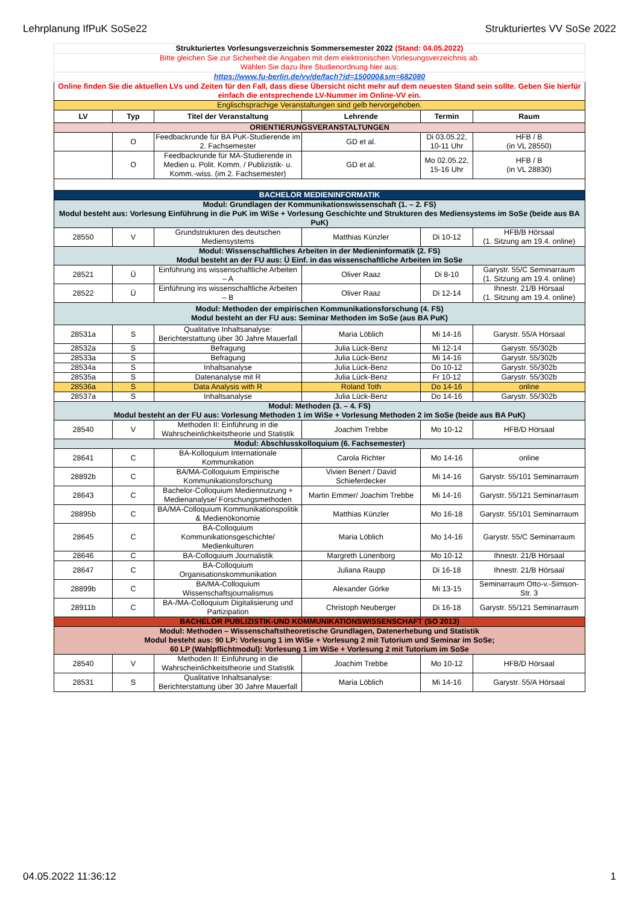Lehrplanung IfPuK SoSe22 Strukturiertes VV SoSe 2022
| Strukturiertes Vorlesungsverzeichnis Sommersemester 2022 (Stand: 04.05.2022) | | | | | |
| Bitte gleichen Sie zur Sicherheit die Angaben mit dem elektronischen Vorlesungsverzeichnis ab. Wählen Sie dazu Ihre Studienordnung hier aus: | | | | | |
| https://www.fu-berlin.de/vv/de/fach?id=150000&sm=682080 | | | | | |
| Online finden Sie die aktuellen LVs und Zeiten für den Fall, dass diese Übersicht nicht mehr auf dem neuesten Stand sein sollte. Geben Sie hierfür einfach die entsprechende LV-Nummer im Online-VV ein. | | | | | |
| Englischsprachige Veranstaltungen sind gelb hervorgehoben. | | | | | |
| LV | Typ | Titel der Veranstaltung | Lehrende | Termin | Raum |
| ORIENTIERUNGSVERANSTALTUNGEN | | | | | |
| | O | Feedbackrunde für BA PuK-Studierende im 2. Fachsemester | GD et al. | Di 03.05.22, 10-11 Uhr | HFB / B (in VL 28550) |
| | O | Feedbackrunde für MA-Studierende in Medien u. Polit. Komm. / Publizistik- u. Komm.-wiss. (im 2. Fachsemester) | GD et al. | Mo 02.05.22, 15-16 Uhr | HFB / B (in VL 28830) |
| BACHELOR MEDIENINFORMATIK | | | | | |
| Modul: Grundlagen der Kommunikationswissenschaft (1. – 2. FS) Modul besteht aus: Vorlesung Einführung in die PuK im WiSe + Vorlesung Geschichte und Strukturen des Mediensystems im SoSe (beide aus BA PuK) | | | | | |
| 28550 | V | Grundstrukturen des deutschen Mediensystems | Matthias Künzler | Di 10-12 | HFB/B Hörsaal (1. Sitzung am 19.4. online) |
| Modul: Wissenschaftliches Arbeiten in der Medieninformatik (2. FS) Modul besteht an der FU aus: Ü Einf. in das wissenschaftliche Arbeiten im SoSe | | | | | |
| 28521 | Ü | Einführung ins wissenschaftliche Arbeiten – A | Oliver Raaz | Di 8-10 | Garystr. 55/C Seminarraum (1. Sitzung am 19.4. online) |
| 28522 | Ü | Einführung ins wissenschaftliche Arbeiten – B | Oliver Raaz | Di 12-14 | Ihnestr. 21/B Hörsaal (1. Sitzung am 19.4. online) |
| Modul: Methoden der empirischen Kommunikationsforschung (4. FS) Modul besteht an der FU aus: Seminar Methoden im SoSe (aus BA PuK) | | | | | |
| 28531a | S | Qualitative Inhaltsanalyse: Berichterstattung über 30 Jahre Mauerfall | Maria Löblich | Mi 14-16 | Garystr. 55/A Hörsaal |
| 28532a | S | Befragung | Julia Lück-Benz | Mi 12-14 | Garystr. 55/302b |
| 28533a | S | Befragung | Julia Lück-Benz | Mi 14-16 | Garystr. 55/302b |
| 28534a | S | Inhaltsanalyse | Julia Lück-Benz | Do 10-12 | Garystr. 55/302b |
| 28535a | S | Datenanalyse mit R | Julia Lück-Benz | Fr 10-12 | Garystr. 55/302b |
| 28536a | S | Data Analysis with R | Roland Toth | Do 14-16 | online |
| 28537a | S | Inhaltsanalyse | Julia Lück-Benz | Do 14-16 | Garystr. 55/302b |
| Modul: Methoden (3. – 4. FS) Modul besteht an der FU aus: Vorlesung Methoden 1 im WiSe + Vorlesung Methoden 2 im SoSe (beide aus BA PuK) | | | | | |
| 28540 | V | Methoden II: Einführung in die Wahrscheinlichkeitstheorie und Statistik | Joachim Trebbe | Mo 10-12 | HFB/D Hörsaal |
| Modul: Abschlusskolloquium (6. Fachsemester) | | | | | |
| 28641 | C | BA-Kolloquium Internationale Kommunikation | Carola Richter | Mo 14-16 | online |
| 28892b | C | BA/MA-Colloquium Empirische Kommunikationsforschung | Vivien Benert / David Schieferdecker | Mi 14-16 | Garystr. 55/101 Seminarraum |
| 28643 | C | Bachelor-Colloquium Mediennutzung + Medienanalyse/ Forschungsmethoden | Martin Emmer/ Joachim Trebbe | Mi 14-16 | Garystr. 55/121 Seminarraum |
| 28895b | C | BA/MA-Colloquium Kommunikationspolitik & Medienökonomie | Matthias Künzler | Mo 16-18 | Garystr. 55/101 Seminarraum |
| 28645 | C | BA-Colloquium Kommunikationsgeschichte/ Medienkulturen | Maria Löblich | Mo 14-16 | Garystr. 55/C Seminarraum |
| 28646 | C | BA-Colloquium Journalistik | Margreth Lünenborg | Mo 10-12 | Ihnestr. 21/B Hörsaal |
| 28647 | C | BA-Colloquium Organisationskommunikation | Juliana Raupp | Di 16-18 | Ihnestr. 21/B Hörsaal |
| 28899b | C | BA/MA-Colloquium Wissenschaftsjournalismus | Alexander Görke | Mi 13-15 | Seminarraum Otto-v.-Simson-Str. 3 |
| 28911b | C | BA-/MA-Colloquium Digitalisierung und Partizipation | Christoph Neuberger | Di 16-18 | Garystr. 55/121 Seminarraum |
| BACHELOR PUBLIZISTIK-UND KOMMUNIKATIONSWISSENSCHAFT (SO 2013) | | | | | |
| Modul: Methoden – Wissenschaftstheoretische Grundlagen, Datenerhebung und Statistik Modul besteht aus: 90 LP: Vorlesung 1 im WiSe + Vorlesung 2 mit Tutorium und Seminar im SoSe; 60 LP (Wahlpflichtmodul): Vorlesung 1 im WiSe + Vorlesung 2 mit Tutorium im SoSe | | | | | |
| 28540 | V | Methoden II: Einführung in die Wahrscheinlichkeitstheorie und Statistik | Joachim Trebbe | Mo 10-12 | HFB/D Hörsaal |
| 28531 | S | Qualitative Inhaltsanalyse: Berichterstattung über 30 Jahre Mauerfall | Maria Löblich | Mi 14-16 | Garystr. 55/A Hörsaal |
04.05.2022 11:36:12 1